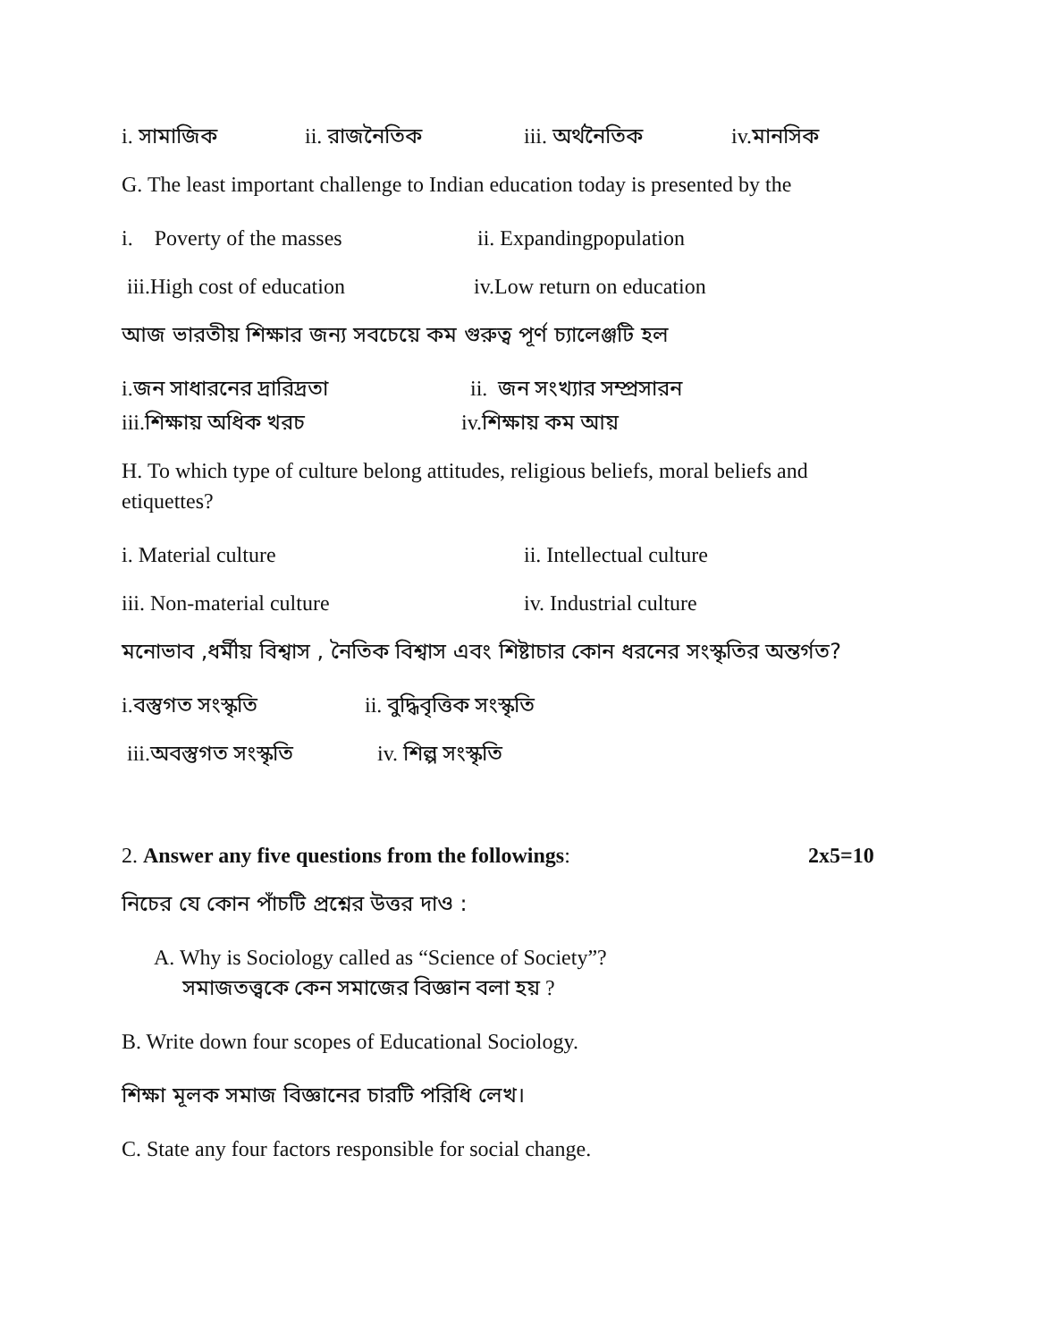i. সামাজিক ii. রাজনৈতিক iii. অর্থনৈতিক iv.মানসিক
G. The least important challenge to Indian education today is presented by the
i. Poverty of the masses ii. Expandingpopulation
iii.High cost of education iv.Low return on education
আজ ভারতীয় শিক্ষার জন্য সবচেয়ে কম গুরুত্ব পূর্ণ চ্যালেঞ্জটি হল
i.জন সাধারনের দ্রারিদ্রতা ii. জন সংখ্যার সম্প্রসারন
iii.শিক্ষায় অধিক খরচ iv.শিক্ষায় কম আয়
H. To which type of culture belong attitudes, religious beliefs, moral beliefs and etiquettes?
i. Material culture ii. Intellectual culture
iii. Non-material culture iv. Industrial culture
মনোভাব ,ধর্মীয় বিশ্বাস , নৈতিক বিশ্বাস এবং শিষ্টাচার কোন ধরনের সংস্কৃতির অন্তর্গত?
i.বস্তুগত সংস্কৃতি ii. বুদ্ধিবৃত্তিক সংস্কৃতি
iii.অবস্তুগত সংস্কৃতি iv. শিল্প সংস্কৃতি
2. Answer any five questions from the followings: 2x5=10
নিচের যে কোন পাঁচটি প্রশ্নের উত্তর দাও :
A. Why is Sociology called as “Science of Society”?
সমাজতত্ত্বকে কেন সমাজের বিজ্ঞান বলা হয় ?
B. Write down four scopes of Educational Sociology.
শিক্ষা মূলক সমাজ বিজ্ঞানের চারটি পরিধি লেখ।
C. State any four factors responsible for social change.